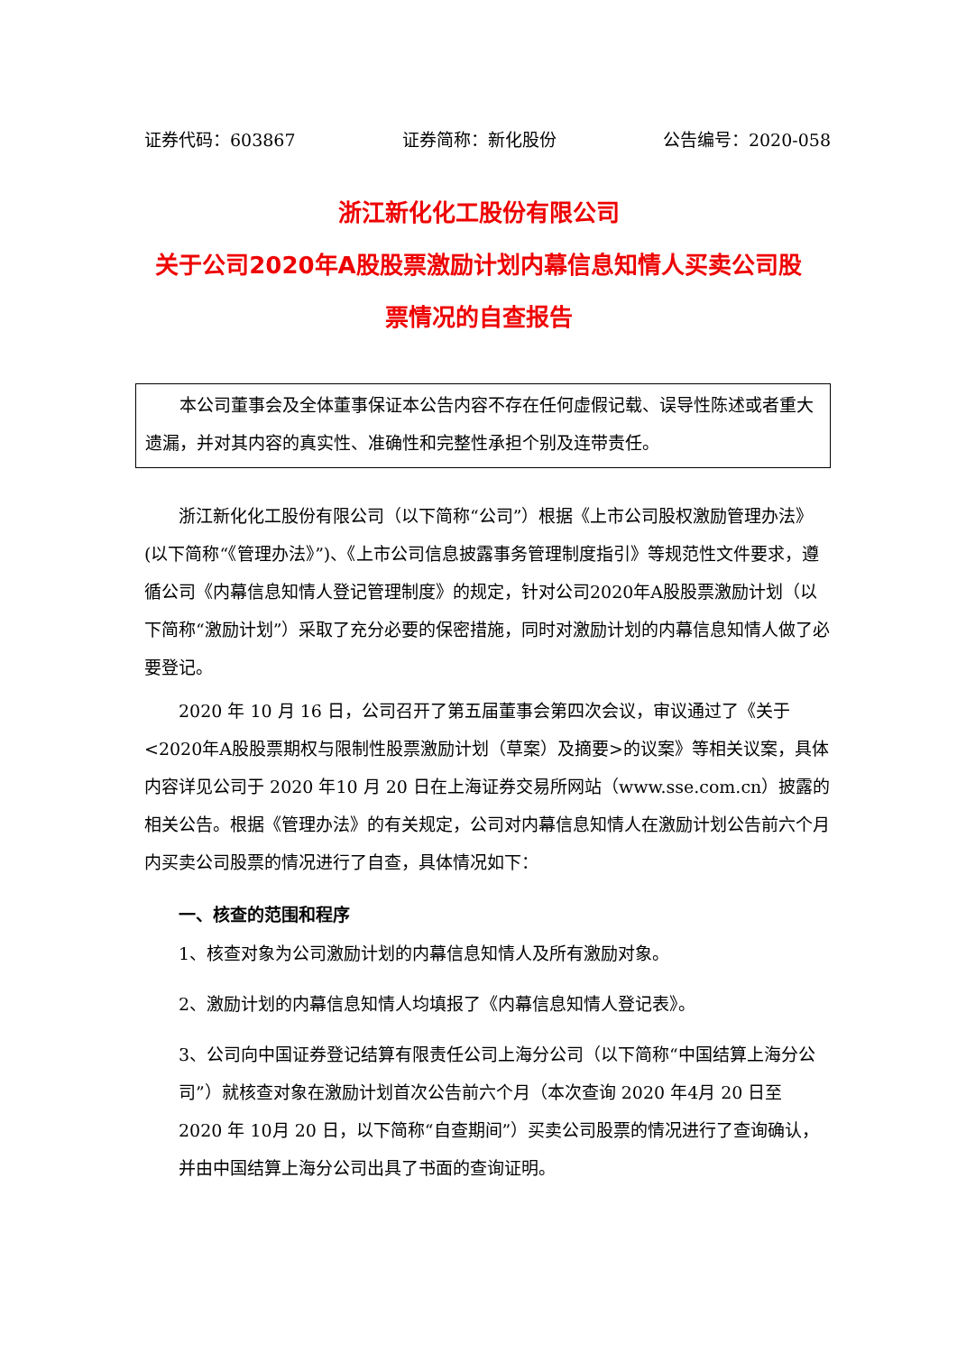证券代码：603867 证券简称：新化股份 公告编号：2020-058
浙江新化化工股份有限公司
关于公司2020年A股股票激励计划内幕信息知情人买卖公司股
票情况的自查报告
本公司董事会及全体董事保证本公告内容不存在任何虚假记载、误导性陈述或者重大遗漏，并对其内容的真实性、准确性和完整性承担个别及连带责任。
浙江新化化工股份有限公司（以下简称“公司”）根据《上市公司股权激励管理办法》(以下简称“《管理办法》”)、《上市公司信息披露事务管理制度指引》等规范性文件要求，遵循公司《内幕信息知情人登记管理制度》的规定，针对公司2020年A股股票激励计划（以下简称“激励计划”）采取了充分必要的保密措施，同时对激励计划的内幕信息知情人做了必要登记。
2020 年 10 月 16 日，公司召开了第五届董事会第四次会议，审议通过了《关于<2020年A股股票期权与限制性股票激励计划（草案）及摘要>的议案》等相关议案，具体内容详见公司于 2020 年10 月 20 日在上海证券交易所网站（www.sse.com.cn）披露的相关公告。根据《管理办法》的有关规定，公司对内幕信息知情人在激励计划公告前六个月内买卖公司股票的情况进行了自查，具体情况如下：
一、核查的范围和程序
1、核查对象为公司激励计划的内幕信息知情人及所有激励对象。
2、激励计划的内幕信息知情人均填报了《内幕信息知情人登记表》。
3、公司向中国证券登记结算有限责任公司上海分公司（以下简称“中国结算上海分公司”）就核查对象在激励计划首次公告前六个月（本次查询 2020 年4月 20 日至 2020 年 10月 20 日，以下简称“自查期间”）买卖公司股票的情况进行了查询确认，并由中国结算上海分公司出具了书面的查询证明。